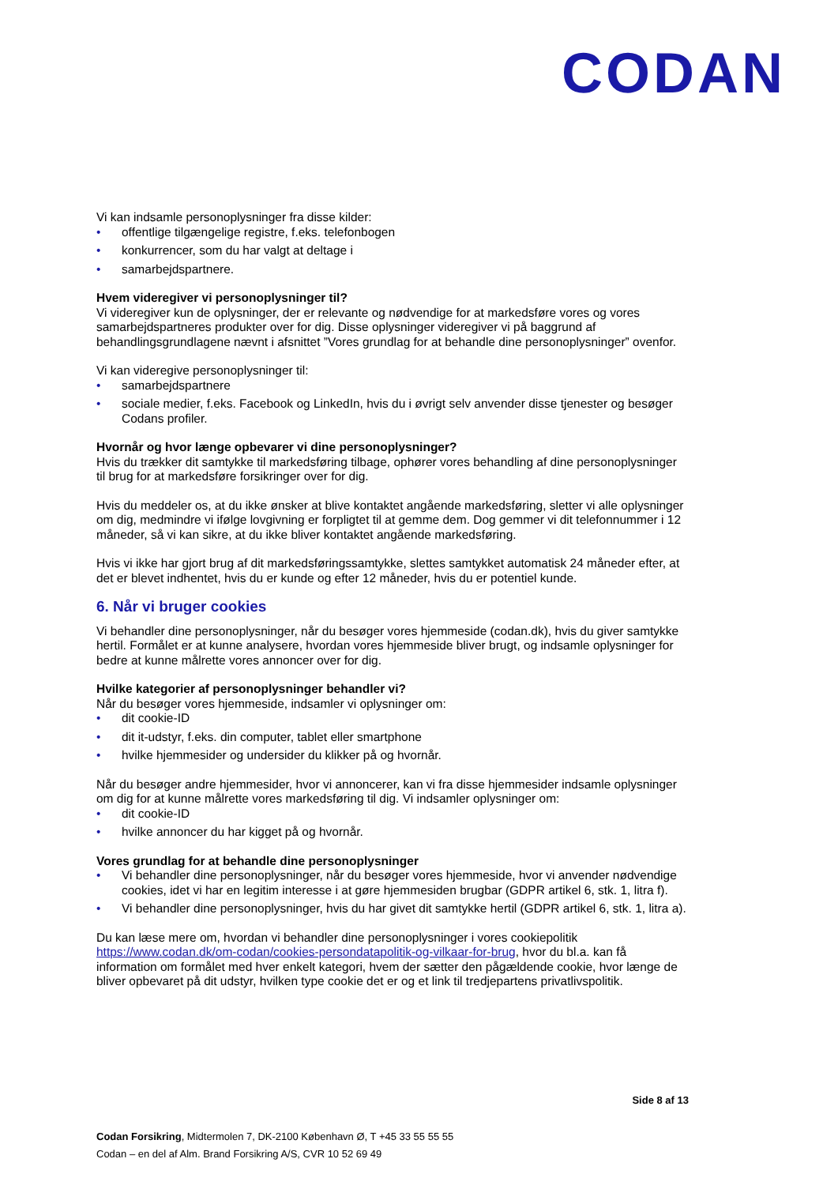CODAN
Vi kan indsamle personoplysninger fra disse kilder:
• offentlige tilgængelige registre, f.eks. telefonbogen
• konkurrencer, som du har valgt at deltage i
• samarbejdspartnere.
Hvem videregiver vi personoplysninger til?
Vi videregiver kun de oplysninger, der er relevante og nødvendige for at markedsføre vores og vores samarbejdspartneres produkter over for dig. Disse oplysninger videregiver vi på baggrund af behandlingsgrundlagene nævnt i afsnittet ”Vores grundlag for at behandle dine personoplysninger” ovenfor.
Vi kan videregive personoplysninger til:
• samarbejdspartnere
• sociale medier, f.eks. Facebook og LinkedIn, hvis du i øvrigt selv anvender disse tjenester og besøger Codans profiler.
Hvornår og hvor længe opbevarer vi dine personoplysninger?
Hvis du trækker dit samtykke til markedsføring tilbage, ophører vores behandling af dine personoplysninger til brug for at markedsføre forsikringer over for dig.
Hvis du meddeler os, at du ikke ønsker at blive kontaktet angående markedsføring, sletter vi alle oplysninger om dig, medmindre vi ifølge lovgivning er forpligtet til at gemme dem. Dog gemmer vi dit telefonnummer i 12 måneder, så vi kan sikre, at du ikke bliver kontaktet angående markedsføring.
Hvis vi ikke har gjort brug af dit markedsføringssamtykke, slettes samtykket automatisk 24 måneder efter, at det er blevet indhentet, hvis du er kunde og efter 12 måneder, hvis du er potentiel kunde.
6. Når vi bruger cookies
Vi behandler dine personoplysninger, når du besøger vores hjemmeside (codan.dk), hvis du giver samtykke hertil. Formålet er at kunne analysere, hvordan vores hjemmeside bliver brugt, og indsamle oplysninger for bedre at kunne målrette vores annoncer over for dig.
Hvilke kategorier af personoplysninger behandler vi?
Når du besøger vores hjemmeside, indsamler vi oplysninger om:
• dit cookie-ID
• dit it-udstyr, f.eks. din computer, tablet eller smartphone
• hvilke hjemmesider og undersider du klikker på og hvornår.
Når du besøger andre hjemmesider, hvor vi annoncerer, kan vi fra disse hjemmesider indsamle oplysninger om dig for at kunne målrette vores markedsføring til dig. Vi indsamler oplysninger om:
• dit cookie-ID
• hvilke annoncer du har kigget på og hvornår.
Vores grundlag for at behandle dine personoplysninger
• Vi behandler dine personoplysninger, når du besøger vores hjemmeside, hvor vi anvender nødvendige cookies, idet vi har en legitim interesse i at gøre hjemmesiden brugbar (GDPR artikel 6, stk. 1, litra f).
• Vi behandler dine personoplysninger, hvis du har givet dit samtykke hertil (GDPR artikel 6, stk. 1, litra a).
Du kan læse mere om, hvordan vi behandler dine personoplysninger i vores cookiepolitik https://www.codan.dk/om-codan/cookies-persondatapolitik-og-vilkaar-for-brug, hvor du bl.a. kan få information om formålet med hver enkelt kategori, hvem der sætter den pågældende cookie, hvor længe de bliver opbevaret på dit udstyr, hvilken type cookie det er og et link til tredjepartens privatlivspolitik.
Side 8 af 13
Codan Forsikring, Midtermolen 7, DK-2100 København Ø, T +45 33 55 55 55
Codan – en del af Alm. Brand Forsikring A/S, CVR 10 52 69 49